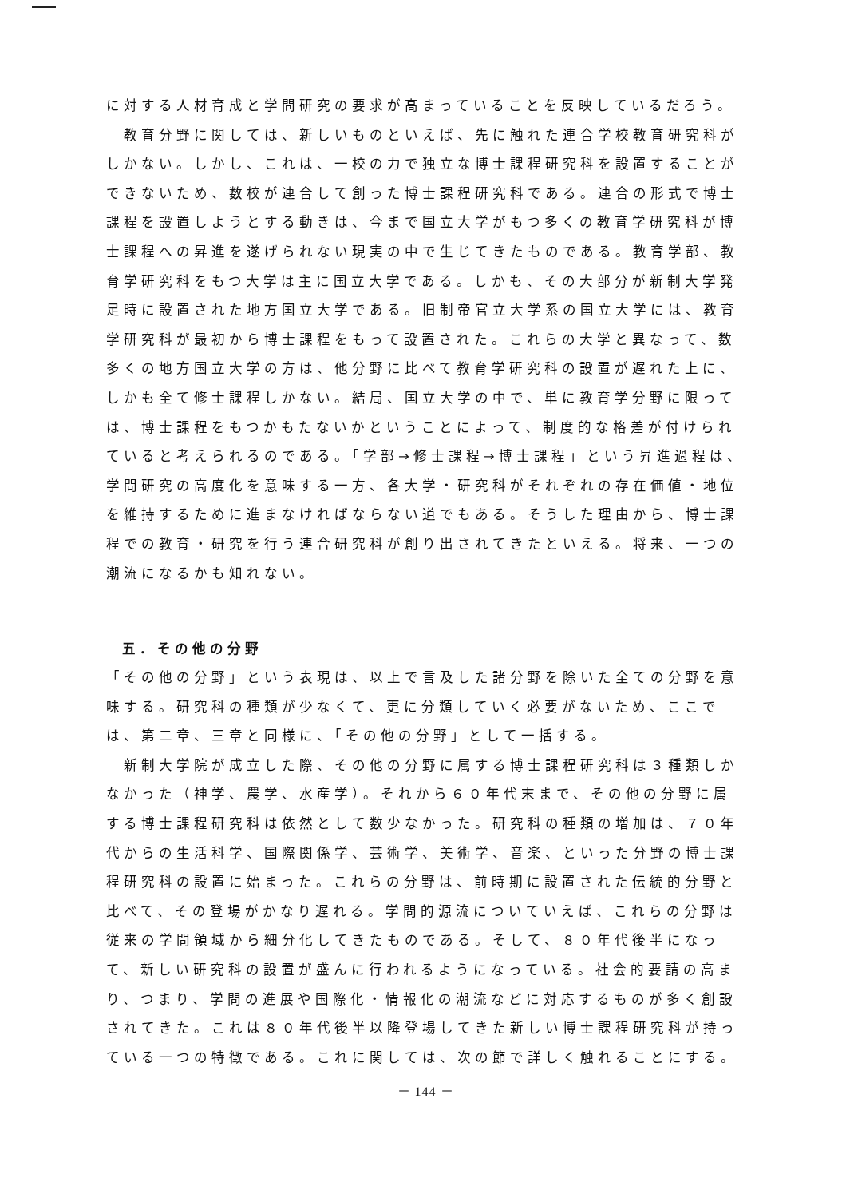に対する人材育成と学問研究の要求が高まっていることを反映しているだろう。
　教育分野に関しては、新しいものといえば、先に触れた連合学校教育研究科がしかない。しかし、これは、一校の力で独立な博士課程研究科を設置することができないため、数校が連合して創った博士課程研究科である。連合の形式で博士課程を設置しようとする動きは、今まで国立大学がもつ多くの教育学研究科が博士課程への昇進を遂げられない現実の中で生じてきたものである。教育学部、教育学研究科をもつ大学は主に国立大学である。しかも、その大部分が新制大学発足時に設置された地方国立大学である。旧制帝官立大学系の国立大学には、教育学研究科が最初から博士課程をもって設置された。これらの大学と異なって、数多くの地方国立大学の方は、他分野に比べて教育学研究科の設置が遅れた上に、しかも全て修士課程しかない。結局、国立大学の中で、単に教育学分野に限っては、博士課程をもつかもたないかということによって、制度的な格差が付けられていると考えられるのである。「学部→修士課程→博士課程」という昇進過程は、学問研究の高度化を意味する一方、各大学・研究科がそれぞれの存在価値・地位を維持するために進まなければならない道でもある。そうした理由から、博士課程での教育・研究を行う連合研究科が創り出されてきたといえる。将来、一つの潮流になるかも知れない。
五．その他の分野
「その他の分野」という表現は、以上で言及した諸分野を除いた全ての分野を意味する。研究科の種類が少なくて、更に分類していく必要がないため、ここでは、第二章、三章と同様に、「その他の分野」として一括する。
　新制大学院が成立した際、その他の分野に属する博士課程研究科は３種類しかなかった（神学、農学、水産学）。それから６０年代末まで、その他の分野に属する博士課程研究科は依然として数少なかった。研究科の種類の増加は、７０年代からの生活科学、国際関係学、芸術学、美術学、音楽、といった分野の博士課程研究科の設置に始まった。これらの分野は、前時期に設置された伝統的分野と比べて、その登場がかなり遅れる。学問的源流についていえば、これらの分野は従来の学問領域から細分化してきたものである。そして、８０年代後半になって、新しい研究科の設置が盛んに行われるようになっている。社会的要請の高まり、つまり、学問の進展や国際化・情報化の潮流などに対応するものが多く創設されてきた。これは８０年代後半以降登場してきた新しい博士課程研究科が持っている一つの特徴である。これに関しては、次の節で詳しく触れることにする。
－ 144 －